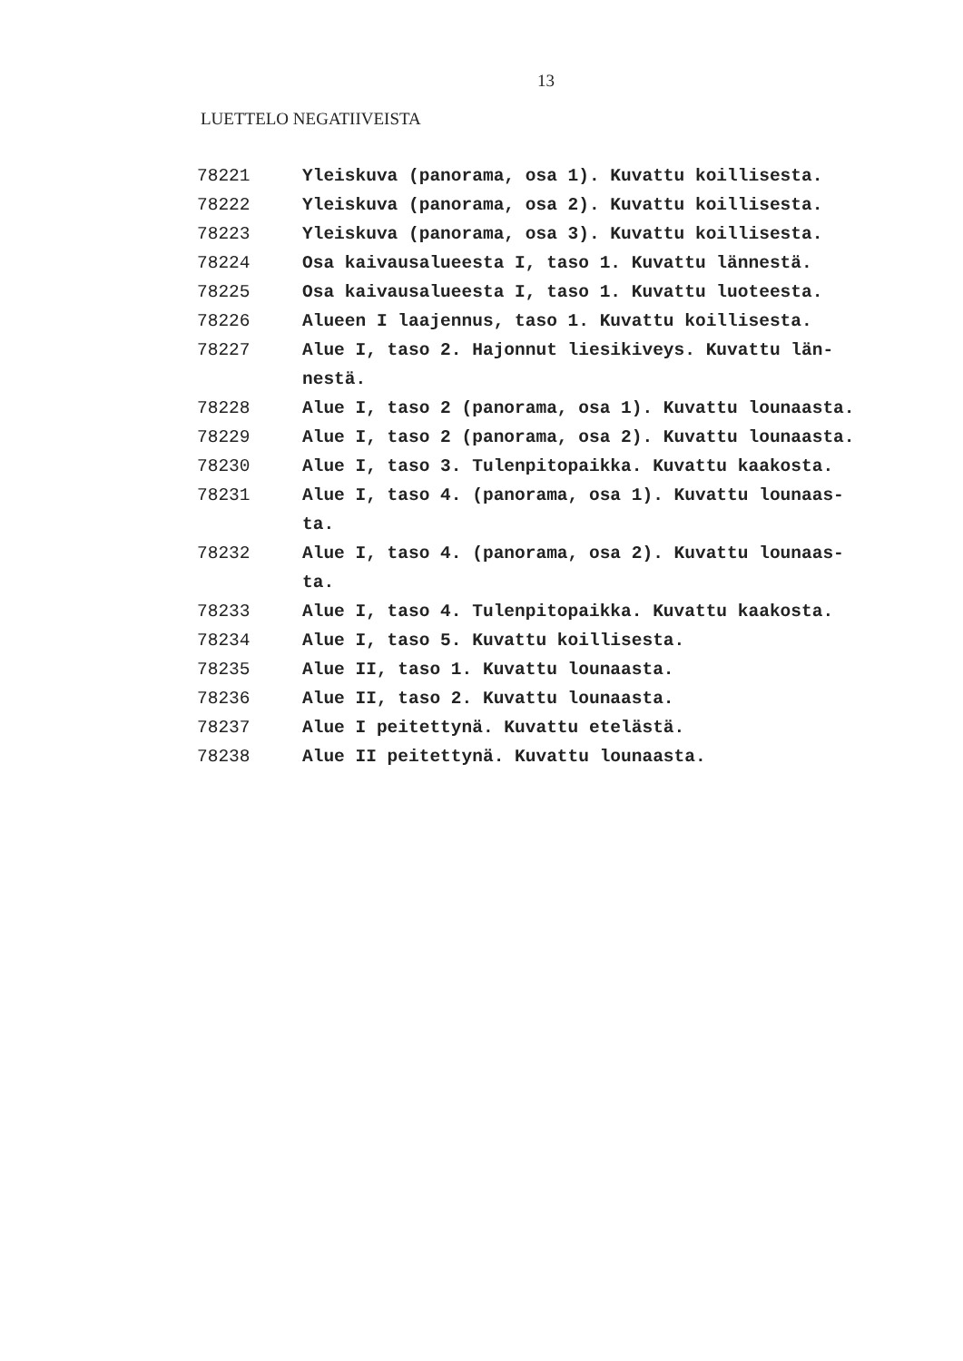13
LUETTELO NEGATIIVEISTA
| 78221 | Yleiskuva (panorama, osa 1). Kuvattu koillisesta. |
| 78222 | Yleiskuva (panorama, osa 2). Kuvattu koillisesta. |
| 78223 | Yleiskuva (panorama, osa 3). Kuvattu koillisesta. |
| 78224 | Osa kaivausalueesta I, taso 1. Kuvattu lännestä. |
| 78225 | Osa kaivausalueesta I, taso 1. Kuvattu luoteesta. |
| 78226 | Alueen I laajennus, taso 1. Kuvattu koillisesta. |
| 78227 | Alue I, taso 2. Hajonnut liesikiveys. Kuvattu län- nestä. |
| 78228 | Alue I, taso 2 (panorama, osa 1). Kuvattu lounaasta. |
| 78229 | Alue I, taso 2 (panorama, osa 2). Kuvattu lounaasta. |
| 78230 | Alue I, taso 3. Tulenpitopaikka. Kuvattu kaakosta. |
| 78231 | Alue I, taso 4. (panorama, osa 1). Kuvattu lounaas- ta. |
| 78232 | Alue I, taso 4. (panorama, osa 2). Kuvattu lounaas- ta. |
| 78233 | Alue I, taso 4. Tulenpitopaikka. Kuvattu kaakosta. |
| 78234 | Alue I, taso 5. Kuvattu koillisesta. |
| 78235 | Alue II, taso 1. Kuvattu lounaasta. |
| 78236 | Alue II, taso 2. Kuvattu lounaasta. |
| 78237 | Alue I peitettynä. Kuvattu etelästä. |
| 78238 | Alue II peitettynä. Kuvattu lounaasta. |